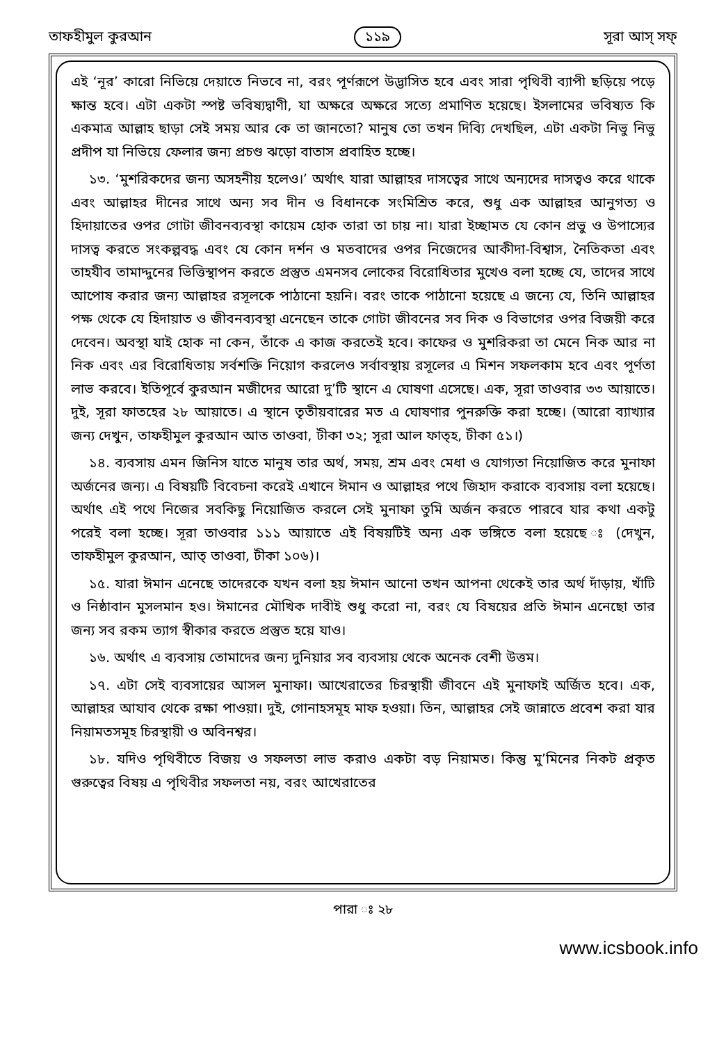তাফহীমুল কুরআন ১১৯ সূরা আস্ সফ্
এই ‘নূর’ কারো নিভিয়ে দেয়াতে নিভবে না, বরং পূর্ণরূপে উদ্ভাসিত হবে এবং সারা পৃথিবী ব্যাপী ছড়িয়ে পড়ে ক্ষান্ত হবে। এটা একটা স্পষ্ট ভবিষ্যদ্বাণী, যা অক্ষরে অক্ষরে সত্যে প্রমাণিত হয়েছে। ইসলামের ভবিষ্যত কি একমাত্র আল্লাহ ছাড়া সেই সময় আর কে তা জানতো? মানুষ তো তখন দিব্যি দেখছিল, এটা একটা নিভু নিভু প্রদীপ যা নিভিয়ে ফেলার জন্য প্রচণ্ড ঝড়ো বাতাস প্রবাহিত হচ্ছে।
১৩. ‘মুশরিকদের জন্য অসহনীয় হলেও।’ অর্থাৎ যারা আল্লাহর দাসত্বের সাথে অন্যদের দাসত্বও করে থাকে এবং আল্লাহর দীনের সাথে অন্য সব দীন ও বিধানকে সংমিশ্রিত করে, শুধু এক আল্লাহর আনুগত্য ও হিদায়াতের ওপর গোটা জীবনব্যবস্থা কায়েম হোক তারা তা চায় না। যারা ইচ্ছামত যে কোন প্রভু ও উপাস্যের দাসত্ব করতে সংকল্পবদ্ধ এবং যে কোন দর্শন ও মতবাদের ওপর নিজেদের আকীদা-বিশ্বাস, নৈতিকতা এবং তাহযীব তামাদ্দুনের ভিত্তিস্থাপন করতে প্রস্তুত এমনসব লোকের বিরোধিতার মুখেও বলা হচ্ছে যে, তাদের সাথে আপোষ করার জন্য আল্লাহর রসূলকে পাঠানো হয়নি। বরং তাকে পাঠানো হয়েছে এ জন্যে যে, তিনি আল্লাহর পক্ষ থেকে যে হিদায়াত ও জীবনব্যবস্থা এনেছেন তাকে গোটা জীবনের সব দিক ও বিভাগের ওপর বিজয়ী করে দেবেন। অবস্থা যাই হোক না কেন, তাঁকে এ কাজ করতেই হবে। কাফের ও মুশরিকরা তা মেনে নিক আর না নিক এবং এর বিরোধিতায় সর্বশক্তি নিয়োগ করলেও সর্বাবস্থায় রসূলের এ মিশন সফলকাম হবে এবং পূর্ণতা লাভ করবে। ইতিপূর্বে কুরআন মজীদের আরো দু’টি স্থানে এ ঘোষণা এসেছে। এক, সূরা তাওবার ৩৩ আয়াতে। দুই, সূরা ফাতহের ২৮ আয়াতে। এ স্থানে তৃতীয়বারের মত এ ঘোষণার পুনরুক্তি করা হচ্ছে। (আরো ব্যাখ্যার জন্য দেখুন, তাফহীমুল কুরআন আত তাওবা, টীকা ৩২; সূরা আল ফাত্হ, টীকা ৫১।)
১৪. ব্যবসায় এমন জিনিস যাতে মানুষ তার অর্থ, সময়, শ্রম এবং মেধা ও যোগ্যতা নিয়োজিত করে মুনাফা অর্জনের জন্য। এ বিষয়টি বিবেচনা করেই এখানে ঈমান ও আল্লাহর পথে জিহাদ করাকে ব্যবসায় বলা হয়েছে। অর্থাৎ এই পথে নিজের সবকিছু নিয়োজিত করলে সেই মুনাফা তুমি অর্জন করতে পারবে যার কথা একটু পরেই বলা হচ্ছে। সূরা তাওবার ১১১ আয়াতে এই বিষয়টিই অন্য এক ভঙ্গিতে বলা হয়েছে ঃ (দেখুন, তাফহীমুল কুরআন, আত্ তাওবা, টীকা ১০৬)।
১৫. যারা ঈমান এনেছে তাদেরকে যখন বলা হয় ঈমান আনো তখন আপনা থেকেই তার অর্থ দাঁড়ায়, খাঁটি ও নিষ্ঠাবান মুসলমান হও। ঈমানের মৌখিক দাবীই শুধু করো না, বরং যে বিষয়ের প্রতি ঈমান এনেছো তার জন্য সব রকম ত্যাগ স্বীকার করতে প্রস্তুত হয়ে যাও।
১৬. অর্থাৎ এ ব্যবসায় তোমাদের জন্য দুনিয়ার সব ব্যবসায় থেকে অনেক বেশী উত্তম।
১৭. এটা সেই ব্যবসায়ের আসল মুনাফা। আখেরাতের চিরস্থায়ী জীবনে এই মুনাফাই অর্জিত হবে। এক, আল্লাহর আযাব থেকে রক্ষা পাওয়া। দুই, গোনাহসমূহ মাফ হওয়া। তিন, আল্লাহর সেই জান্নাতে প্রবেশ করা যার নিয়ামতসমূহ চিরস্থায়ী ও অবিনশ্বর।
১৮. যদিও পৃথিবীতে বিজয় ও সফলতা লাভ করাও একটা বড় নিয়ামত। কিন্তু মু’মিনের নিকট প্রকৃত গুরুত্বের বিষয় এ পৃথিবীর সফলতা নয়, বরং আখেরাতের
পারা ঃ ২৮
www.icsbook.info